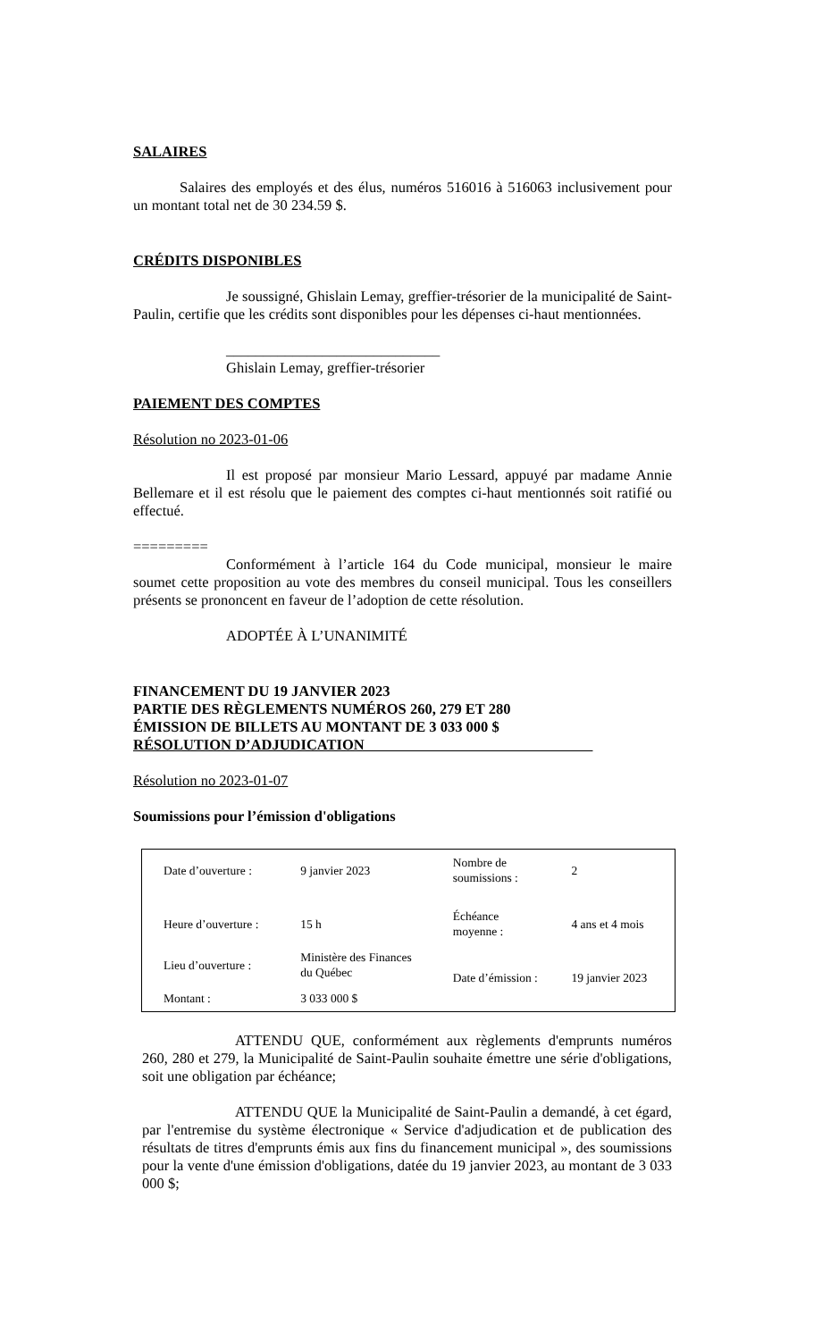SALAIRES
Salaires des employés et des élus, numéros 516016 à 516063 inclusivement pour un montant total net de 30 234.59 $.
CRÉDITS DISPONIBLES
Je soussigné, Ghislain Lemay, greffier-trésorier de la municipalité de Saint-Paulin, certifie que les crédits sont disponibles pour les dépenses ci-haut mentionnées.
_____________________________
Ghislain Lemay, greffier-trésorier
PAIEMENT DES COMPTES
Résolution no 2023-01-06
Il est proposé par monsieur Mario Lessard, appuyé par madame Annie Bellemare et il est résolu que le paiement des comptes ci-haut mentionnés soit ratifié ou effectué.
=========
Conformément à l’article 164 du Code municipal, monsieur le maire soumet cette proposition au vote des membres du conseil municipal. Tous les conseillers présents se prononcent en faveur de l’adoption de cette résolution.
ADOPTÉE À L’UNANIMITÉ
FINANCEMENT DU 19 JANVIER 2023
PARTIE DES RÈGLEMENTS NUMÉROS 260, 279 ET 280
ÉMISSION DE BILLETS AU MONTANT DE 3 033 000 $
RÉSOLUTION D’ADJUDICATION
Résolution no 2023-01-07
Soumissions pour l’émission d'obligations
| Date d’ouverture : | 9 janvier 2023 | Nombre de soumissions : | 2 |
| Heure d’ouverture : | 15 h | Échéance moyenne : | 4 ans et 4 mois |
| Lieu d’ouverture : | Ministère des Finances du Québec | Date d’émission : | 19 janvier 2023 |
| Montant : | 3 033 000 $ | | |
ATTENDU QUE, conformément aux règlements d'emprunts numéros 260, 280 et 279, la Municipalité de Saint-Paulin souhaite émettre une série d'obligations, soit une obligation par échéance;
ATTENDU QUE la Municipalité de Saint-Paulin a demandé, à cet égard, par l'entremise du système électronique « Service d'adjudication et de publication des résultats de titres d'emprunts émis aux fins du financement municipal », des soumissions pour la vente d'une émission d'obligations, datée du 19 janvier 2023, au montant de 3 033 000 $;